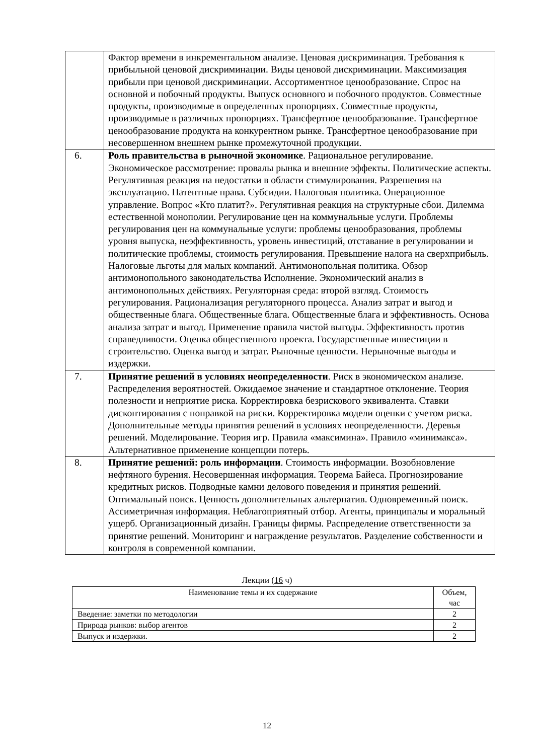| | Фактор времени в инкрементальном анализе. Ценовая дискриминация. Требования к прибыльной ценовой дискриминации. Виды ценовой дискриминации. Максимизация прибыли при ценовой дискриминации. Ассортиментное ценообразование. Спрос на основной и побочный продукты. Выпуск основного и побочного продуктов. Совместные продукты, производимые в определенных пропорциях. Совместные продукты, производимые в различных пропорциях. Трансфертное ценообразование. Трансфертное ценообразование продукта на конкурентном рынке. Трансфертное ценообразование при несовершенном внешнем рынке промежуточной продукции. |
| 6. | Роль правительства в рыночной экономике . Рациональное регулирование. Экономическое рассмотрение: провалы рынка и внешние эффекты. Политические аспекты. Регулятивная реакция на недостатки в области стимулирования. Разрешения на эксплуатацию. Патентные права. Субсидии. Налоговая политика. Операционное управление. Вопрос «Кто платит?». Регулятивная реакция на структурные сбои. Дилемма естественной монополии. Регулирование цен на коммунальные услуги. Проблемы регулирования цен на коммунальные услуги: проблемы ценообразования, проблемы уровня выпуска, неэффективность, уровень инвестиций, отставание в регулировании и политические проблемы, стоимость регулирования. Превышение налога на сверхприбыль. Налоговые льготы для малых компаний. Антимонопольная политика. Обзор антимонопольного законодательства Исполнение. Экономический анализ в антимонопольных действиях. Регуляторная среда: второй взгляд. Стоимость регулирования. Рационализация регуляторного процесса. Анализ затрат и выгод и общественные блага. Общественные блага. Общественные блага и эффективность. Основа анализа затрат и выгод. Применение правила чистой выгоды. Эффективность против справедливости. Оценка общественного проекта. Государственные инвестиции в строительство. Оценка выгод и затрат. Рыночные ценности. Нерыночные выгоды и издержки. |
| 7. | Принятие решений в условиях неопределенности . Риск в экономическом анализе. Распределения вероятностей. Ожидаемое значение и стандартное отклонение. Теория полезности и неприятие риска. Корректировка безрискового эквивалента. Ставки дисконтирования с поправкой на риски. Корректировка модели оценки с учетом риска. Дополнительные методы принятия решений в условиях неопределенности. Деревья решений. Моделирование. Теория игр. Правила «максимина». Правило «минимакса». Альтернативное применение концепции потерь. |
| 8. | Принятие решений: роль информации . Стоимость информации. Возобновление нефтяного бурения. Несовершенная информация. Теорема Байеса. Прогнозирование кредитных рисков. Подводные камни делового поведения и принятия решений. Оптимальный поиск. Ценность дополнительных альтернатив. Одновременный поиск. Ассиметричная информация. Неблагоприятный отбор. Агенты, принципалы и моральный ущерб. Организационный дизайн. Границы фирмы. Распределение ответственности за принятие решений. Мониторинг и награждение результатов. Разделение собственности и контроля в современной компании. |
Лекции (16 ч)
| Наименование темы и их содержание | Объем, час |
| --- | --- |
| Введение: заметки по методологии | 2 |
| Природа рынков: выбор агентов | 2 |
| Выпуск и издержки. | 2 |
12